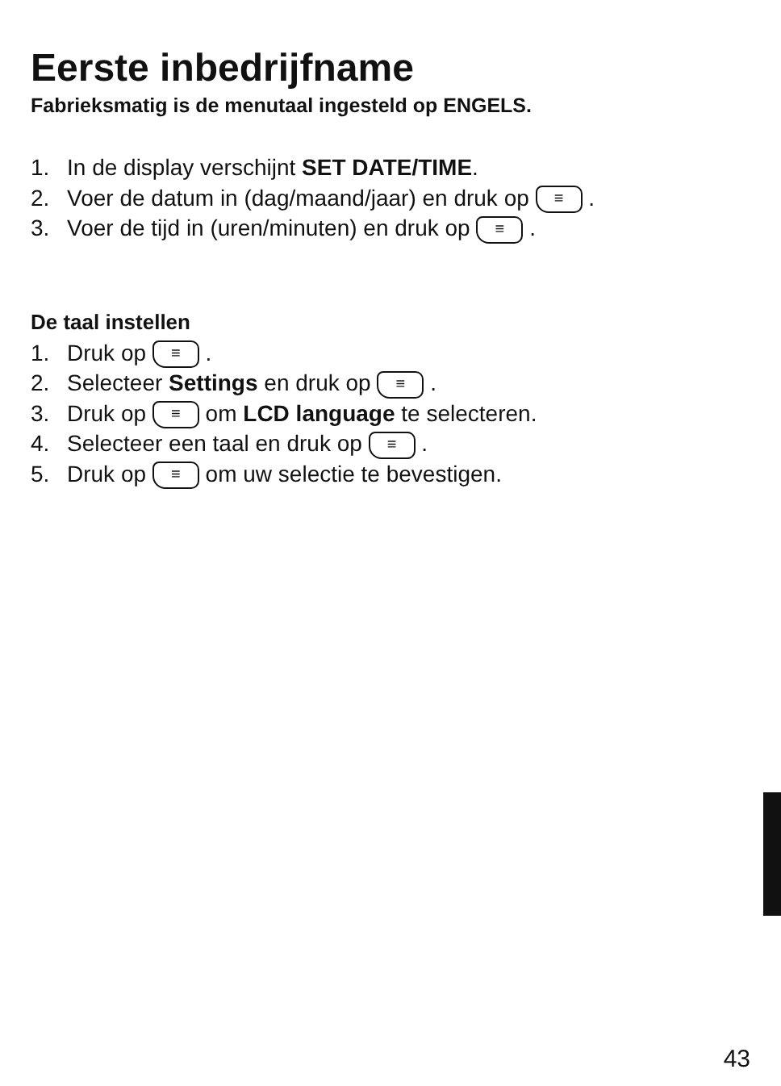Eerste inbedrijfname
Fabrieksmatig is de menutaal ingesteld op ENGELS.
1. In de display verschijnt SET DATE/TIME.
2. Voer de datum in (dag/maand/jaar) en druk op ≡ .
3. Voer de tijd in (uren/minuten) en druk op ≡ .
De taal instellen
1. Druk op ≡ .
2. Selecteer Settings en druk op ≡ .
3. Druk op ≡ om LCD language te selecteren.
4. Selecteer een taal en druk op ≡ .
5. Druk op ≡ om uw selectie te bevestigen.
43